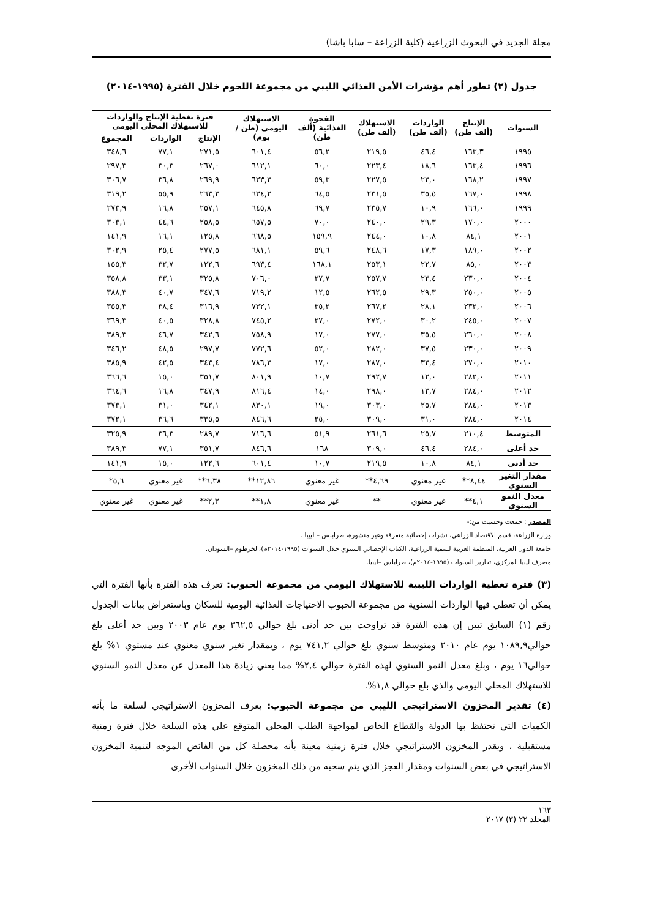مجلة الجديد في البحوث الزراعية (كلية الزراعة – سابا باشا)
جدول (٢) تطور أهم مؤشرات الأمن الغذائي الليبي من مجموعة اللحوم خلال الفترة (١٩٩٥-٢٠١٤)
| السنوات | الإنتاج (ألف طن) | الواردات (ألف طن) | الاستهلاك (ألف طن) | الفجوة الغذائية (ألف طن) | الاستهلاك اليومي (طن / يوم) | فترة تغطية الإنتاج والواردات للاستهلاك المحلي اليومي | | |
| --- | --- | --- | --- | --- | --- | --- | --- | --- |
| | | | | | | الإنتاج | الواردات | المجموع |
| ١٩٩٥ | ١٦٣,٣ | ٤٦,٤ | ٢١٩,٥ | ٥٦,٢ | ٦٠١,٤ | ٢٧١,٥ | ٧٧,١ | ٣٤٨,٦ |
| ١٩٩٦ | ١٦٣,٤ | ١٨,٦ | ٢٢٣,٤ | ٦٠,٠ | ٦١٢,١ | ٢٦٧,٠ | ٣٠,٣ | ٢٩٧,٣ |
| ١٩٩٧ | ١٦٨,٢ | ٢٣,٠ | ٢٢٧,٥ | ٥٩,٣ | ٦٢٣,٣ | ٢٦٩,٩ | ٣٦,٨ | ٣٠٦,٧ |
| ١٩٩٨ | ١٦٧,٠ | ٣٥,٥ | ٢٣١,٥ | ٦٤,٥ | ٦٣٤,٢ | ٢٦٣,٣ | ٥٥,٩ | ٣١٩,٢ |
| ١٩٩٩ | ١٦٦,٠ | ١٠,٩ | ٢٣٥,٧ | ٦٩,٧ | ٦٤٥,٨ | ٢٥٧,١ | ١٦,٨ | ٢٧٣,٩ |
| ٢٠٠٠ | ١٧٠,٠ | ٢٩,٣ | ٢٤٠,٠ | ٧٠,٠ | ٦٥٧,٥ | ٢٥٨,٥ | ٤٤,٦ | ٣٠٣,١ |
| ٢٠٠١ | ٨٤,١ | ١٠,٨ | ٢٤٤,٠ | ١٥٩,٩ | ٦٦٨,٥ | ١٢٥,٨ | ١٦,١ | ١٤١,٩ |
| ٢٠٠٢ | ١٨٩,٠ | ١٧,٣ | ٢٤٨,٦ | ٥٩,٦ | ٦٨١,١ | ٢٧٧,٥ | ٢٥,٤ | ٣٠٢,٩ |
| ٢٠٠٣ | ٨٥,٠ | ٢٢,٧ | ٢٥٣,١ | ١٦٨,١ | ٦٩٣,٤ | ١٢٢,٦ | ٣٢,٧ | ١٥٥,٣ |
| ٢٠٠٤ | ٢٣٠,٠ | ٢٣,٤ | ٢٥٧,٧ | ٢٧,٧ | ٧٠٦,٠ | ٣٢٥,٨ | ٣٣,١ | ٣٥٨,٨ |
| ٢٠٠٥ | ٢٥٠,٠ | ٢٩,٣ | ٢٦٢,٥ | ١٢,٥ | ٧١٩,٢ | ٣٤٧,٦ | ٤٠,٧ | ٣٨٨,٣ |
| ٢٠٠٦ | ٢٣٢,٠ | ٢٨,١ | ٢٦٧,٢ | ٣٥,٢ | ٧٣٢,١ | ٣١٦,٩ | ٣٨,٤ | ٣٥٥,٣ |
| ٢٠٠٧ | ٢٤٥,٠ | ٣٠,٢ | ٢٧٢,٠ | ٢٧,٠ | ٧٤٥,٢ | ٣٢٨,٨ | ٤٠,٥ | ٣٦٩,٣ |
| ٢٠٠٨ | ٢٦٠,٠ | ٣٥,٥ | ٢٧٧,٠ | ١٧,٠ | ٧٥٨,٩ | ٣٤٢,٦ | ٤٦,٧ | ٣٨٩,٣ |
| ٢٠٠٩ | ٢٣٠,٠ | ٣٧,٥ | ٢٨٢,٠ | ٥٢,٠ | ٧٧٢,٦ | ٢٩٧,٧ | ٤٨,٥ | ٣٤٦,٢ |
| ٢٠١٠ | ٢٧٠,٠ | ٣٣,٤ | ٢٨٧,٠ | ١٧,٠ | ٧٨٦,٣ | ٣٤٣,٤ | ٤٢,٥ | ٣٨٥,٩ |
| ٢٠١١ | ٢٨٢,٠ | ١٢,٠ | ٢٩٢,٧ | ١٠,٧ | ٨٠١,٩ | ٣٥١,٧ | ١٥,٠ | ٣٦٦,٦ |
| ٢٠١٢ | ٢٨٤,٠ | ١٣,٧ | ٢٩٨,٠ | ١٤,٠ | ٨١٦,٤ | ٣٤٧,٩ | ١٦,٨ | ٣٦٤,٦ |
| ٢٠١٣ | ٢٨٤,٠ | ٢٥,٧ | ٣٠٣,٠ | ١٩,٠ | ٨٣٠,١ | ٣٤٢,١ | ٣١,٠ | ٣٧٣,١ |
| ٢٠١٤ | ٢٨٤,٠ | ٣١,٠ | ٣٠٩,٠ | ٢٥,٠ | ٨٤٦,٦ | ٣٣٥,٥ | ٣٦,٦ | ٣٧٢,١ |
| المتوسط | ٢١٠,٤ | ٢٥,٧ | ٢٦١,٦ | ٥١,٩ | ٧١٦,٦ | ٢٨٩,٧ | ٣٦,٣ | ٣٢٥,٩ |
| حد أعلى | ٢٨٤,٠ | ٤٦,٤ | ٣٠٩,٠ | ١٦٨ | ٨٤٦,٦ | ٣٥١,٧ | ٧٧,١ | ٣٨٩,٣ |
| حد أدنى | ٨٤,١ | ١٠,٨ | ٢١٩,٥ | ١٠,٧ | ٦٠١,٤ | ١٢٢,٦ | ١٥,٠ | ١٤١,٩ |
| مقدار التغير السنوي | ٨,٤٤** | غير معنوي | ٤,٦٩** | غير معنوي | ١٢,٨٦** | ٦,٣٨** | غير معنوي | ٥,٦* |
| معدل النمو السنوي | ٤,١** | غير معنوي | ** | غير معنوي | ١,٨** | ٢,٣** | غير معنوي | غير معنوي |
المصدر : جمعت وحسبت من:-
وزارة الزراعة، قسم الاقتصاد الزراعي، نشرات إحصائية متفرقة وغير منشورة، طرابلس – ليبيا .
جامعة الدول العربية، المنظمة العربية للتنمية الزراعية، الكتاب الإحصائي السنوي خلال السنوات (١٩٩٥-٢٠١٤م)،الخرطوم –السودان.
مصرف ليبيا المركزي، تقارير السنوات (١٩٩٥-٢٠١٤م)، طرابلس –ليبيا.
(٣) فترة تغطية الواردات الليبية للاستهلاك اليومي من مجموعة الحبوب: تعرف هذه الفترة بأنها الفترة التي يمكن أن تغطي فيها الواردات السنوية من مجموعة الحبوب الاحتياجات الغذائية اليومية للسكان وباستعراض بيانات الجدول رقم (١) السابق تبين إن هذه الفترة قد تراوحت بين حد أدنى بلغ حوالي ٣٦٢,٥ يوم عام ٢٠٠٣ وبين حد أعلى بلغ حوالي١٠٨٩,٩ يوم عام ٢٠١٠ ومتوسط سنوي بلغ حوالي ٧٤١,٢ يوم ، وبمقدار تغير سنوي معنوي عند مستوي ١% بلغ حوالي١٦ يوم ، وبلغ معدل النمو السنوي لهذه الفترة حوالي ٢,٤% مما يعني زيادة هذا المعدل عن معدل النمو السنوي للاستهلاك المحلي اليومي والذي بلغ حوالي ١,٨%.
(٤) تقدير المخزون الاستراتيجي الليبي من مجموعة الحبوب: يعرف المخزون الاستراتيجي لسلعة ما بأنه الكميات التي تحتفظ بها الدولة والقطاع الخاص لمواجهة الطلب المحلي المتوقع علي هذه السلعة خلال فترة زمنية مستقبلية ، ويقدر المخزون الاستراتيجي خلال فترة زمنية معينة بأنه محصلة كل من الفائض الموجه لتنمية المخزون الاستراتيجي في بعض السنوات ومقدار العجز الذي يتم سحبه من ذلك المخزون خلال السنوات الأخرى
١٦٣
المجلد ٢٢ (٣) ٢٠١٧